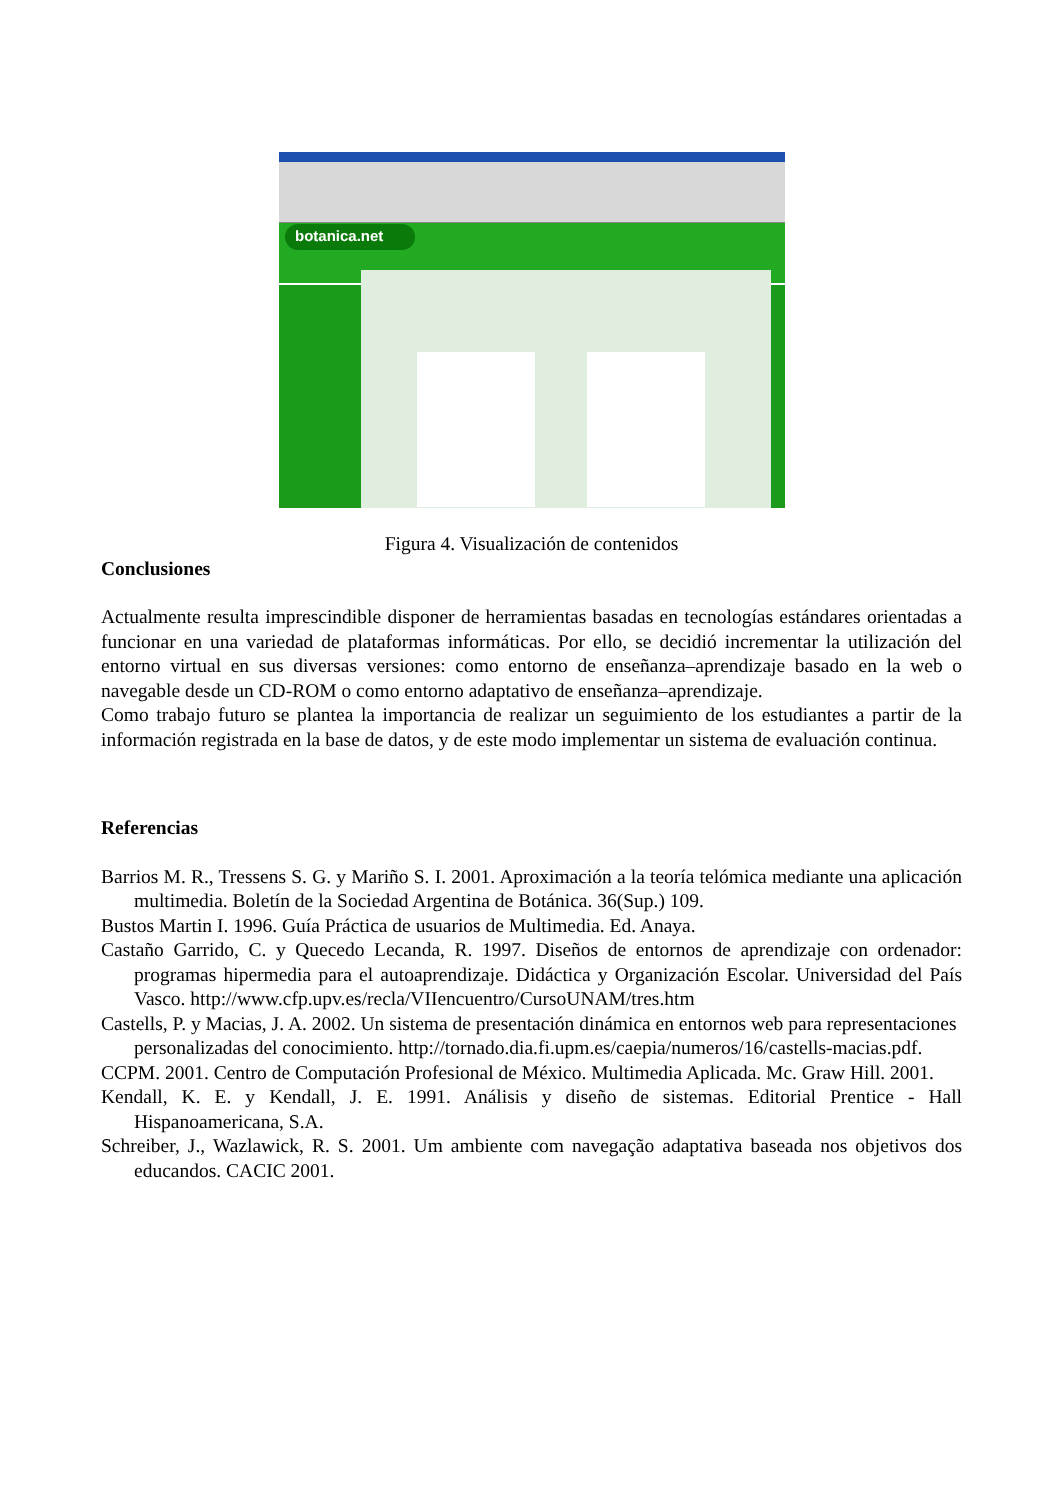botanica.net
Figura 4. Visualización de contenidos
Conclusiones
Actualmente resulta imprescindible disponer de herramientas basadas en tecnologías estándares orientadas a funcionar en una variedad de plataformas informáticas. Por ello, se decidió incrementar la utilización del entorno virtual en sus diversas versiones: como entorno de enseñanza–aprendizaje basado en la web o navegable desde un CD-ROM o como entorno adaptativo de enseñanza–aprendizaje.
Como trabajo futuro se plantea la importancia de realizar un seguimiento de los estudiantes a partir de la información registrada en la base de datos, y de este modo implementar un sistema de evaluación continua.
Referencias
Barrios M. R., Tressens S. G. y Mariño S. I. 2001. Aproximación a la teoría telómica mediante una aplicación multimedia. Boletín de la Sociedad Argentina de Botánica. 36(Sup.) 109.
Bustos Martin I. 1996. Guía Práctica de usuarios de Multimedia. Ed. Anaya.
Castaño Garrido, C. y Quecedo Lecanda, R. 1997. Diseños de entornos de aprendizaje con ordenador: programas hipermedia para el autoaprendizaje. Didáctica y Organización Escolar. Universidad del País Vasco. http://www.cfp.upv.es/recla/VIIencuentro/CursoUNAM/tres.htm
Castells, P. y Macias, J. A. 2002. Un sistema de presentación dinámica en entornos web para representaciones personalizadas del conocimiento. http://tornado.dia.fi.upm.es/caepia/numeros/16/castells-macias.pdf.
CCPM. 2001. Centro de Computación Profesional de México. Multimedia Aplicada. Mc. Graw Hill. 2001.
Kendall, K. E. y Kendall, J. E. 1991. Análisis y diseño de sistemas. Editorial Prentice - Hall Hispanoamericana, S.A.
Schreiber, J., Wazlawick, R. S. 2001. Um ambiente com navegação adaptativa baseada nos objetivos dos educandos. CACIC 2001.